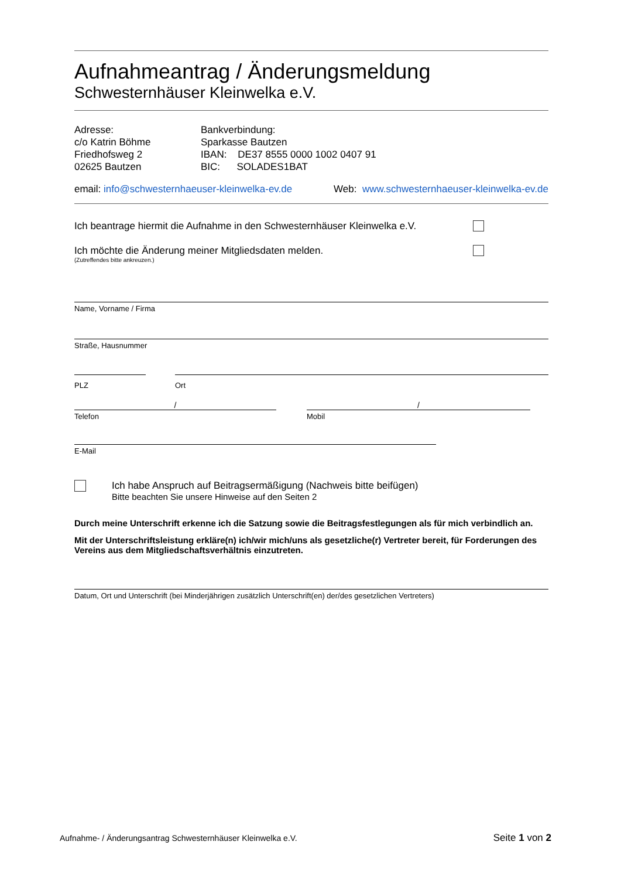Aufnahmeantrag / Änderungsmeldung
Schwesternhäuser Kleinwelka e.V.
Adresse:
c/o Katrin Böhme
Friedhofsweg 2
02625 Bautzen
Bankverbindung:
Sparkasse Bautzen
IBAN: DE37 8555 0000 1002 0407 91
BIC: SOLADES1BAT
email: info@schwesternhaeuser-kleinwelka-ev.de Web: www.schwesternhaeuser-kleinwelka-ev.de
Ich beantrage hiermit die Aufnahme in den Schwesternhäuser Kleinwelka e.V.
Ich möchte die Änderung meiner Mitgliedsdaten melden.
(Zutreffendes bitte ankreuzen.)
Name, Vorname / Firma
Straße, Hausnummer
PLZ Ort
/
Telefon
/
Mobil
E-Mail
Ich habe Anspruch auf Beitragsermäßigung (Nachweis bitte beifügen)
Bitte beachten Sie unsere Hinweise auf den Seiten 2
Durch meine Unterschrift erkenne ich die Satzung sowie die Beitragsfestlegungen als für mich verbindlich an.
Mit der Unterschriftsleistung erkläre(n) ich/wir mich/uns als gesetzliche(r) Vertreter bereit, für Forderungen des Vereins aus dem Mitgliedschaftsverhältnis einzutreten.
Datum, Ort und Unterschrift (bei Minderjährigen zusätzlich Unterschrift(en) der/des gesetzlichen Vertreters)
Aufnahme- / Änderungsantrag Schwesternhäuser Kleinwelka e.V. Seite 1 von 2